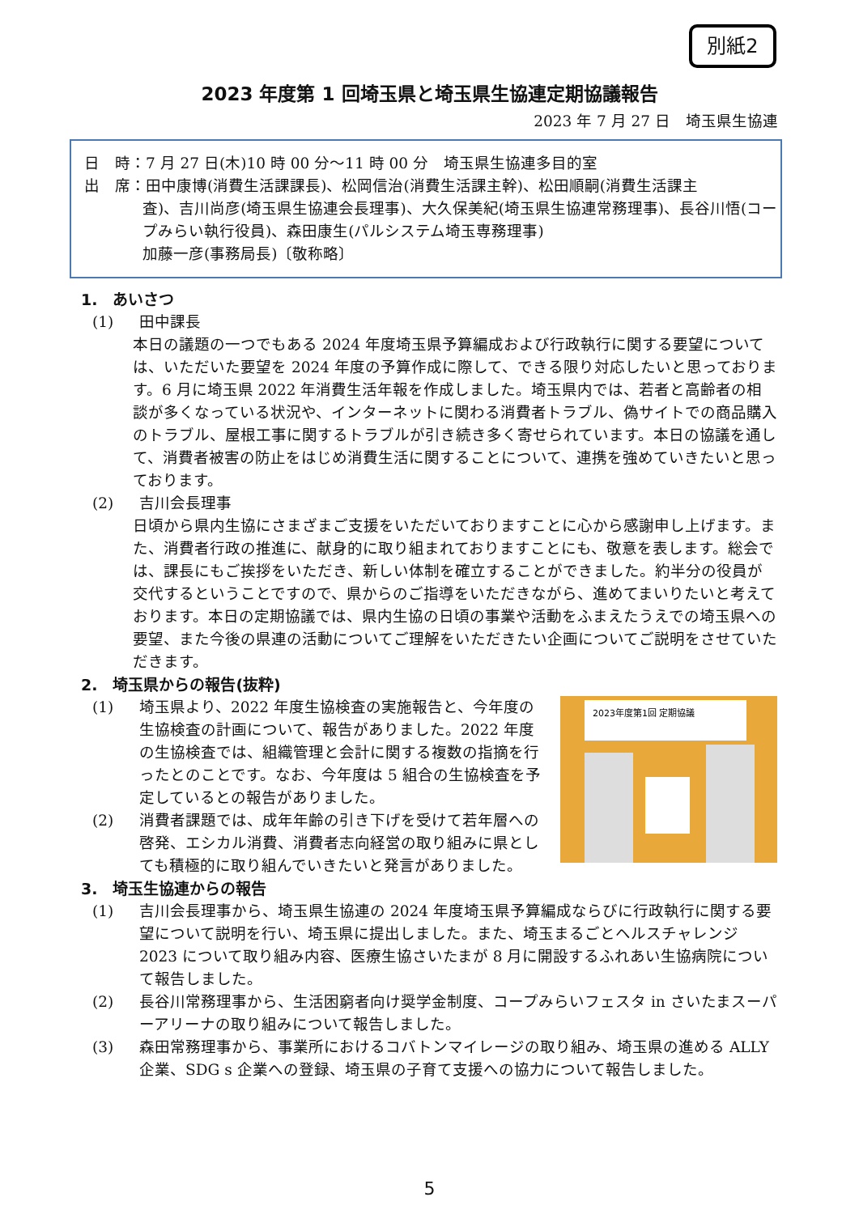別紙2
2023 年度第 1 回埼玉県と埼玉県生協連定期協議報告
2023 年 7 月 27 日　埼玉県生協連
日　時：7 月 27 日(木)10 時 00 分～11 時 00 分　埼玉県生協連多目的室
出　席：田中康博(消費生活課課長)、松岡信治(消費生活課主幹)、松田順嗣(消費生活課主
査)、吉川尚彦(埼玉県生協連会長理事)、大久保美紀(埼玉県生協連常務理事)、長谷川悟(コープみらい執行役員)、森田康生(パルシステム埼玉専務理事)
加藤一彦(事務局長)〔敬称略〕
1.　あいさつ
(1) 田中課長
本日の議題の一つでもある 2024 年度埼玉県予算編成および行政執行に関する要望については、いただいた要望を 2024 年度の予算作成に際して、できる限り対応したいと思っております。6 月に埼玉県 2022 年消費生活年報を作成しました。埼玉県内では、若者と高齢者の相談が多くなっている状況や、インターネットに関わる消費者トラブル、偽サイトでの商品購入のトラブル、屋根工事に関するトラブルが引き続き多く寄せられています。本日の協議を通して、消費者被害の防止をはじめ消費生活に関することについて、連携を強めていきたいと思っております。
(2) 吉川会長理事
日頃から県内生協にさまざまご支援をいただいておりますことに心から感謝申し上げます。また、消費者行政の推進に、献身的に取り組まれておりますことにも、敬意を表します。総会では、課長にもご挨拶をいただき、新しい体制を確立することができました。約半分の役員が交代するということですので、県からのご指導をいただきながら、進めてまいりたいと考えております。本日の定期協議では、県内生協の日頃の事業や活動をふまえたうえでの埼玉県への要望、また今後の県連の活動についてご理解をいただきたい企画についてご説明をさせていただきます。
2.　埼玉県からの報告(抜粋)
2023年度第1回 定期協議
(1) 埼玉県より、2022 年度生協検査の実施報告と、今年度の生協検査の計画について、報告がありました。2022 年度の生協検査では、組織管理と会計に関する複数の指摘を行ったとのことです。なお、今年度は 5 組合の生協検査を予定しているとの報告がありました。
(2) 消費者課題では、成年年齢の引き下げを受けて若年層への啓発、エシカル消費、消費者志向経営の取り組みに県としても積極的に取り組んでいきたいと発言がありました。
3.　埼玉生協連からの報告
(1) 吉川会長理事から、埼玉県生協連の 2024 年度埼玉県予算編成ならびに行政執行に関する要望について説明を行い、埼玉県に提出しました。また、埼玉まるごとヘルスチャレンジ 2023 について取り組み内容、医療生協さいたまが 8 月に開設するふれあい生協病院について報告しました。
(2) 長谷川常務理事から、生活困窮者向け奨学金制度、コープみらいフェスタ in さいたまスーパーアリーナの取り組みについて報告しました。
(3) 森田常務理事から、事業所におけるコバトンマイレージの取り組み、埼玉県の進める ALLY 企業、SDG s 企業への登録、埼玉県の子育て支援への協力について報告しました。
5